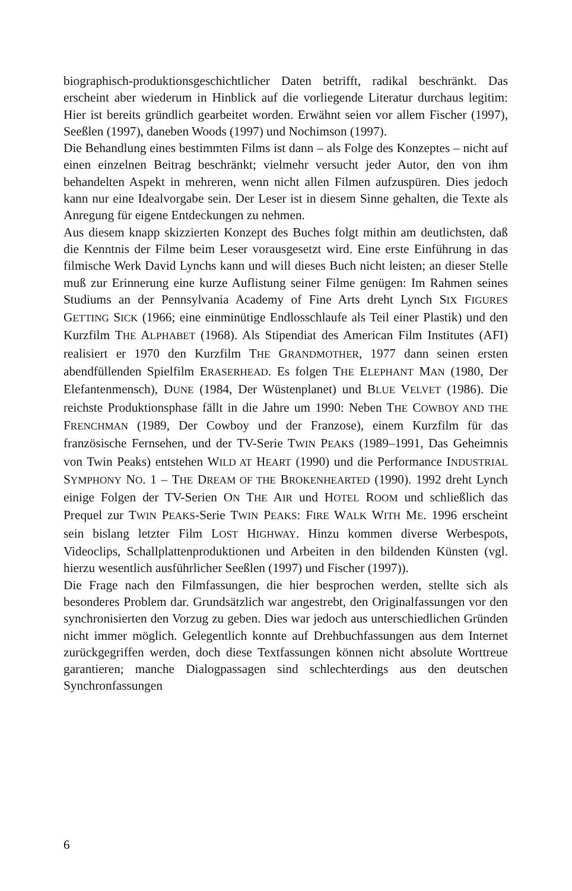biographisch-produktionsgeschichtlicher Daten betrifft, radikal beschränkt. Das erscheint aber wiederum in Hinblick auf die vorliegende Literatur durchaus legitim: Hier ist bereits gründlich gearbeitet worden. Erwähnt seien vor allem Fischer (1997), Seeßlen (1997), daneben Woods (1997) und Nochimson (1997).
Die Behandlung eines bestimmten Films ist dann – als Folge des Konzeptes – nicht auf einen einzelnen Beitrag beschränkt; vielmehr versucht jeder Autor, den von ihm behandelten Aspekt in mehreren, wenn nicht allen Filmen aufzuspüren. Dies jedoch kann nur eine Idealvorgabe sein. Der Leser ist in diesem Sinne gehalten, die Texte als Anregung für eigene Entdeckungen zu nehmen.
Aus diesem knapp skizzierten Konzept des Buches folgt mithin am deutlichsten, daß die Kenntnis der Filme beim Leser vorausgesetzt wird. Eine erste Einführung in das filmische Werk David Lynchs kann und will dieses Buch nicht leisten; an dieser Stelle muß zur Erinnerung eine kurze Auflistung seiner Filme genügen: Im Rahmen seines Studiums an der Pennsylvania Academy of Fine Arts dreht Lynch SIX FIGURES GETTING SICK (1966; eine einminütige Endlosschlaufe als Teil einer Plastik) und den Kurzfilm THE ALPHABET (1968). Als Stipendiat des American Film Institutes (AFI) realisiert er 1970 den Kurzfilm THE GRANDMOTHER, 1977 dann seinen ersten abendfüllenden Spielfilm ERASERHEAD. Es folgen THE ELEPHANT MAN (1980, Der Elefantenmensch), DUNE (1984, Der Wüstenplanet) und BLUE VELVET (1986). Die reichste Produktionsphase fällt in die Jahre um 1990: Neben THE COWBOY AND THE FRENCHMAN (1989, Der Cowboy und der Franzose), einem Kurzfilm für das französische Fernsehen, und der TV-Serie TWIN PEAKS (1989–1991, Das Geheimnis von Twin Peaks) entstehen WILD AT HEART (1990) und die Performance INDUSTRIAL SYMPHONY NO. 1 – THE DREAM OF THE BROKENHEARTED (1990). 1992 dreht Lynch einige Folgen der TV-Serien ON THE AIR und HOTEL ROOM und schließlich das Prequel zur TWIN PEAKS-Serie TWIN PEAKS: FIRE WALK WITH ME. 1996 erscheint sein bislang letzter Film LOST HIGHWAY. Hinzu kommen diverse Werbespots, Videoclips, Schallplattenproduktionen und Arbeiten in den bildenden Künsten (vgl. hierzu wesentlich ausführlicher Seeßlen (1997) und Fischer (1997)).
Die Frage nach den Filmfassungen, die hier besprochen werden, stellte sich als besonderes Problem dar. Grundsätzlich war angestrebt, den Originalfassungen vor den synchronisierten den Vorzug zu geben. Dies war jedoch aus unterschiedlichen Gründen nicht immer möglich. Gelegentlich konnte auf Drehbuchfassungen aus dem Internet zurückgegriffen werden, doch diese Textfassungen können nicht absolute Worttreue garantieren; manche Dialogpassagen sind schlechterdings aus den deutschen Synchronfassungen
6